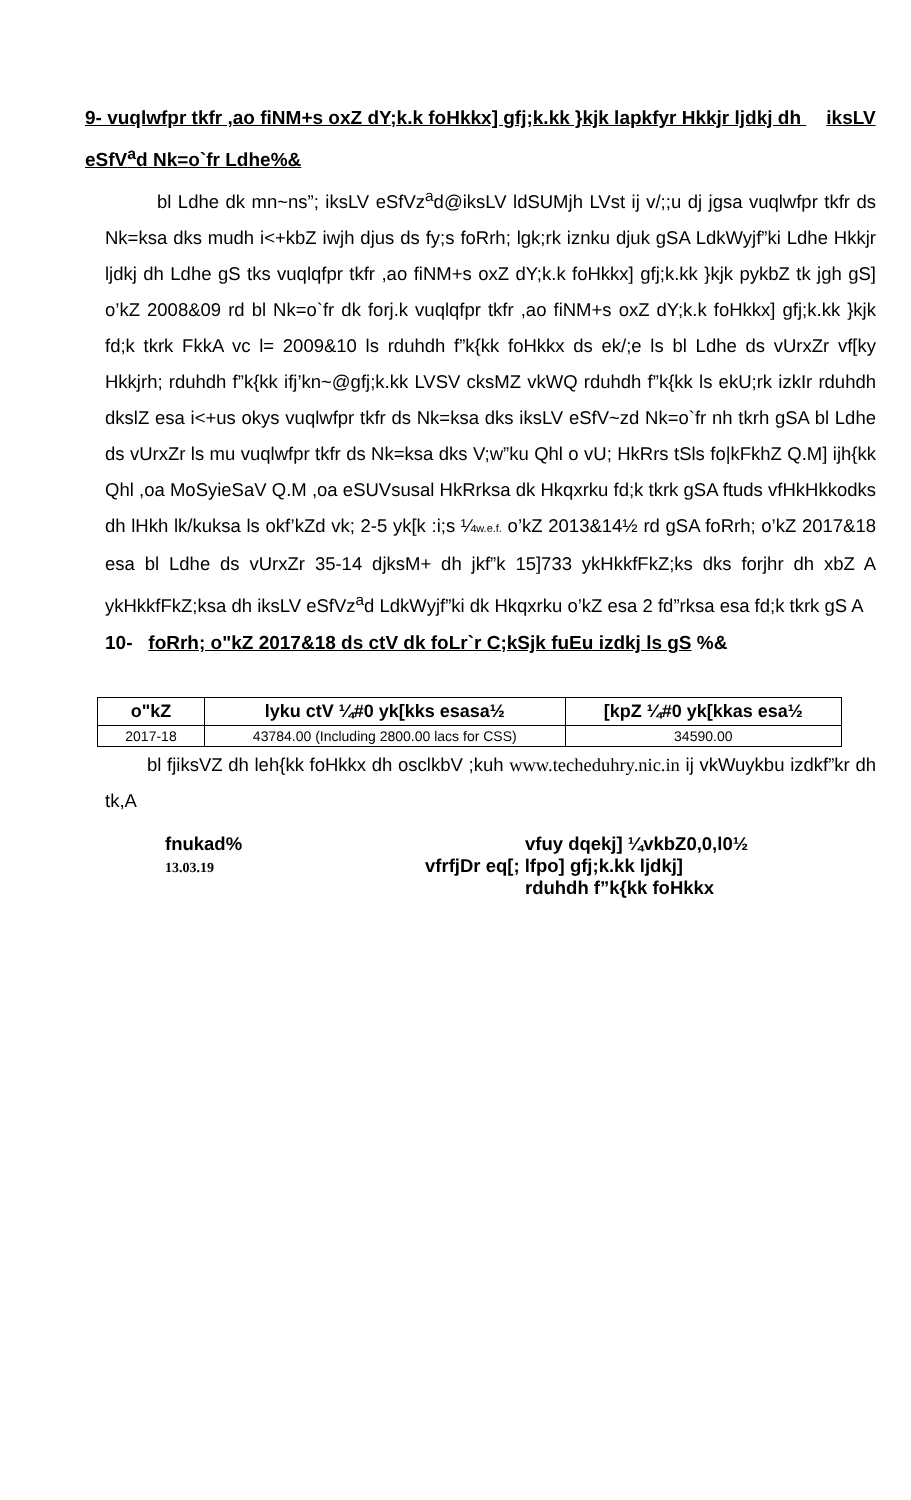9- vuqlwfpr tkfr ,ao fiNM+s oxZ dY;k.k foHkkx] gfj;k.kk }kjk lapkfyr Hkkjr ljdkj dh iksLV eSfV<sup>a</sup>d Nk=o`fr Ldhe%&
bl Ldhe dk mn~ns”; iksLV eSfVz<sup>a</sup>d@iksLV ldSUMjh LVst ij v/;;u dj jgsa vuqlwfpr tkfr ds Nk=ksa dks mudh i<+kbZ iwjh djus ds fy;s foRrh; lgk;rk iznku djuk gSA LdkWyjf”ki Ldhe Hkkjr ljdkj dh Ldhe gS tks vuqlqfpr tkfr ,ao fiNM+s oxZ dY;k.k foHkkx] gfj;k.kk }kjk pykbZ tk jgh gS] o’kZ 2008&09 rd bl Nk=o`fr dk forj.k vuqlqfpr tkfr ,ao fiNM+s oxZ dY;k.k foHkkx] gfj;k.kk }kjk fd;k tkrk FkkA vc l= 2009&10 ls rduhdh f”k{kk foHkkx ds ek/;e ls bl Ldhe ds vUrxZr vf[ky Hkkjrh; rduhdh f”k{kk ifj’kn~@gfj;k.kk LVSV cksMZ vkWQ rduhdh f”k{kk ls ekU;rk izkIr rduhdh dkslZ esa i<+us okys vuqlwfpr tkfr ds Nk=ksa dks iksLV eSfV~zd Nk=o`fr nh tkrh gSA bl Ldhe ds vUrxZr ls mu vuqlwfpr tkfr ds Nk=ksa dks V;w”ku Qhl o vU; HkRrs tSls fo|kFkhZ Q.M] ijh{kk Qhl ,oa MoSyieSaV Q.M ,oa eSUVsusal HkRrksa dk Hkqxrku fd;k tkrk gSA ftuds vfHkHkkodks dh lHkh lk/kuksa ls okf’kZd vk; 2-5 yk[k :i;s ¼w.e.f. o’kZ 2013&14½ rd gSA foRrh; o’kZ 2017&18 esa bl Ldhe ds vUrxZr 35-14 djksM+ dh jkf”k 15]733 ykHkkfFkZ;ks dks forjhr dh xbZ A ykHkkfFkZ;ksa dh iksLV eSfVz<sup>a</sup>d LdkWyjf”ki dk Hkqxrku o’kZ esa 2 fd”rksa esa fd;k tkrk gS A
10- foRrh; o"kZ 2017&18 ds ctV dk foLr`r C;kSjk fuEu izdkj ls gS %&
| o"kZ | lyku ctV ¼#0 yk[kks esasa½ | [kpZ ¼#0 yk[kkas esa½ |
| --- | --- | --- |
| 2017-18 | 43784.00 (Including 2800.00 lacs for CSS) | 34590.00 |
bl fjiksVZ dh leh{kk foHkkx dh osclkbV ;kuh www.techeduhry.nic.in ij vkWuykbu izdkf”kr dh tk,A
fnukad%
13.03.19
vfuy dqekj] ¼vkbZ0,0,l0½
vfrfjDr eq[; lfpo] gfj;k.kk ljdkj]
rduhdh f”k{kk foHkkx